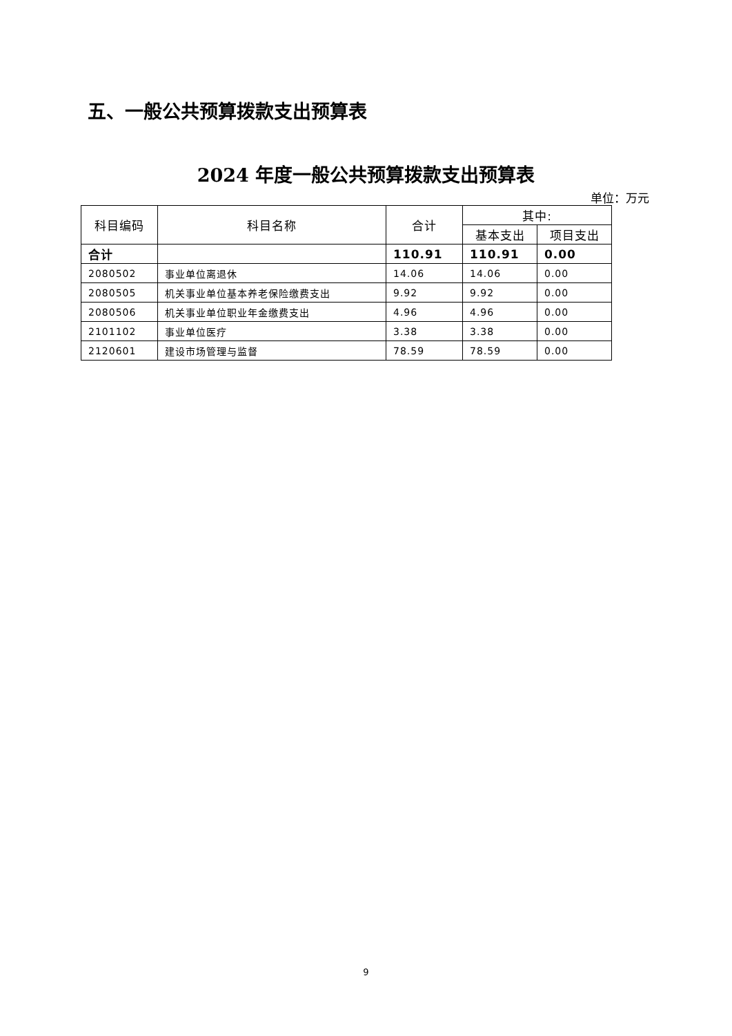五、一般公共预算拨款支出预算表
2024 年度一般公共预算拨款支出预算表
单位：万元
| 科目编码 | 科目名称 | 合计 | 其中: | |
| --- | --- | --- | --- | --- |
| | | | 基本支出 | 项目支出 |
| 合计 | | 110.91 | 110.91 | 0.00 |
| 2080502 | 事业单位离退休 | 14.06 | 14.06 | 0.00 |
| 2080505 | 机关事业单位基本养老保险缴费支出 | 9.92 | 9.92 | 0.00 |
| 2080506 | 机关事业单位职业年金缴费支出 | 4.96 | 4.96 | 0.00 |
| 2101102 | 事业单位医疗 | 3.38 | 3.38 | 0.00 |
| 2120601 | 建设市场管理与监督 | 78.59 | 78.59 | 0.00 |
9